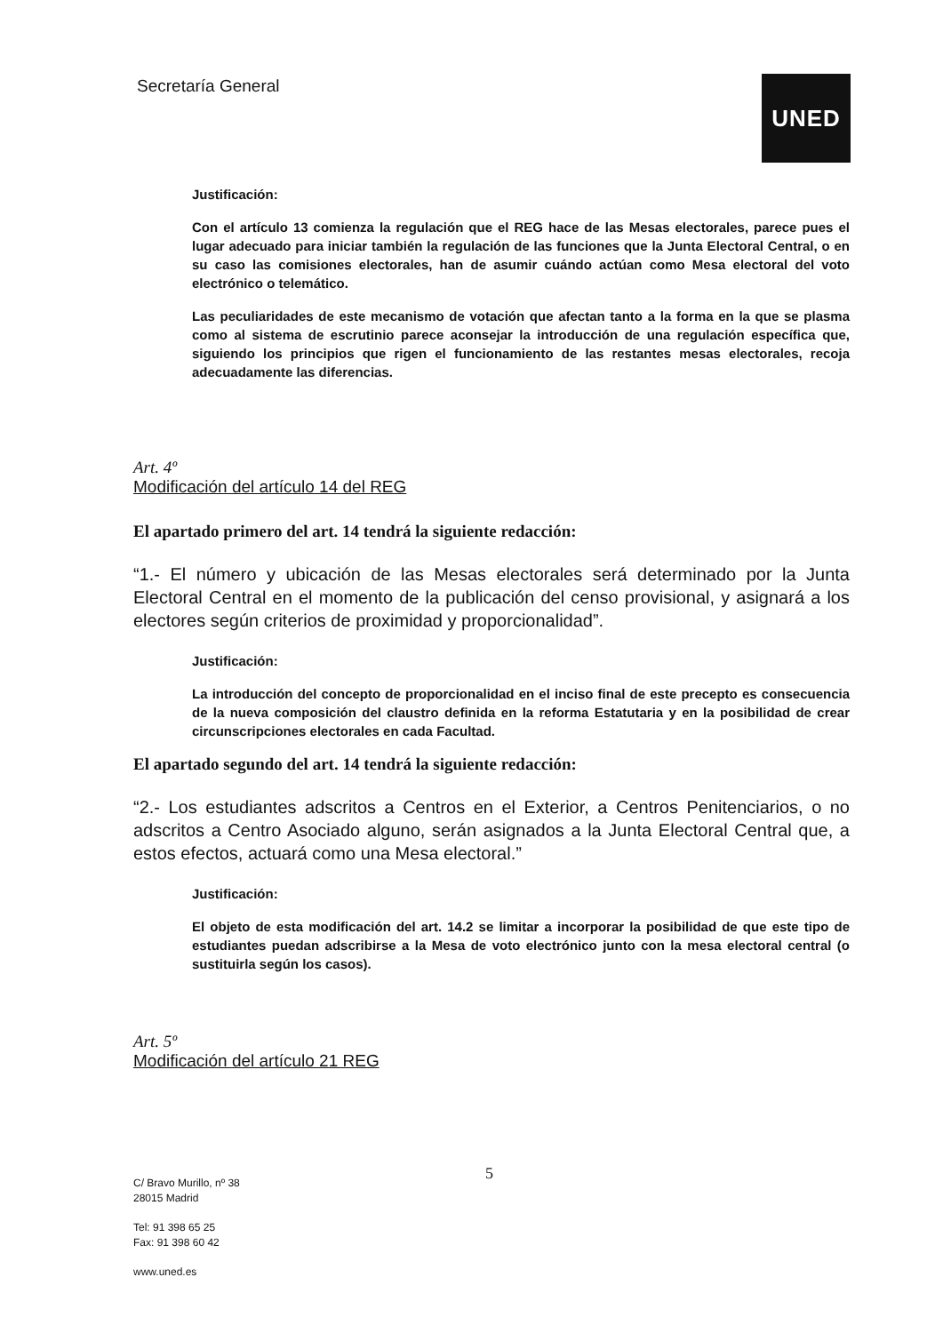Secretaría General UNED
Justificación:
Con el artículo 13 comienza la regulación que el REG hace de las Mesas electorales, parece pues el lugar adecuado para iniciar también la regulación de las funciones que la Junta Electoral Central, o en su caso las comisiones electorales, han de asumir cuándo actúan como Mesa electoral del voto electrónico o telemático.
Las peculiaridades de este mecanismo de votación que afectan tanto a la forma en la que se plasma como al sistema de escrutinio parece aconsejar la introducción de una regulación específica que, siguiendo los principios que rigen el funcionamiento de las restantes mesas electorales, recoja adecuadamente las diferencias.
Art. 4º
Modificación del artículo 14 del REG
El apartado primero del art. 14 tendrá la siguiente redacción:
“1.- El número y ubicación de las Mesas electorales será determinado por la Junta Electoral Central en el momento de la publicación del censo provisional, y asignará a los electores según criterios de proximidad y proporcionalidad”.
Justificación:
La introducción del concepto de proporcionalidad en el inciso final de este precepto es consecuencia de la nueva composición del claustro definida en la reforma Estatutaria y en la posibilidad de crear circunscripciones electorales en cada Facultad.
El apartado segundo del art. 14 tendrá la siguiente redacción:
“2.- Los estudiantes adscritos a Centros en el Exterior, a Centros Penitenciarios, o no adscritos a Centro Asociado alguno, serán asignados a la Junta Electoral Central que, a estos efectos, actuará como una Mesa electoral.”
Justificación:
El objeto de esta modificación del art. 14.2 se limitar a incorporar la posibilidad de que este tipo de estudiantes puedan adscribirse a la Mesa de voto electrónico junto con la mesa electoral central (o sustituirla según los casos).
Art. 5º
Modificación del artículo 21 REG
5
C/ Bravo Murillo, nº 38
28015 Madrid
Tel: 91 398 65 25
Fax: 91 398 60 42
www.uned.es